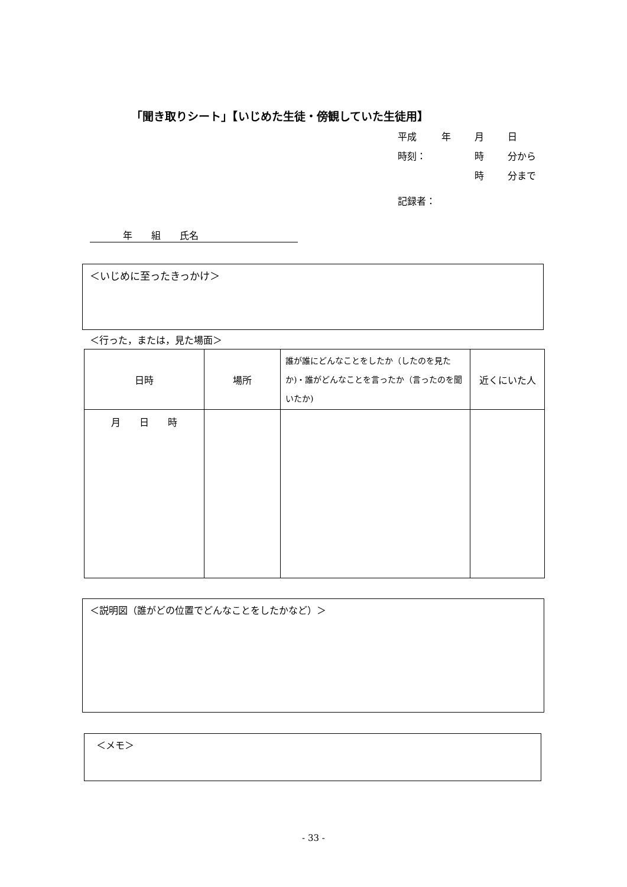「聞き取りシート」【いじめた生徒・傍観していた生徒用】
平成 年 月 日
時刻： 時 分から
時 分まで
記録者：
年　　組　　氏名
＜いじめに至ったきっかけ＞
＜行った，または，見た場面＞
| 日時 | 場所 | 誰が誰にどんなことをしたか（したのを見たか)・誰がどんなことを言ったか（言ったのを聞いたか) | 近くにいた人 |
| --- | --- | --- | --- |
| 月 日 時 | | | |
＜説明図（誰がどの位置でどんなことをしたかなど）＞
＜メモ＞
- 33 -